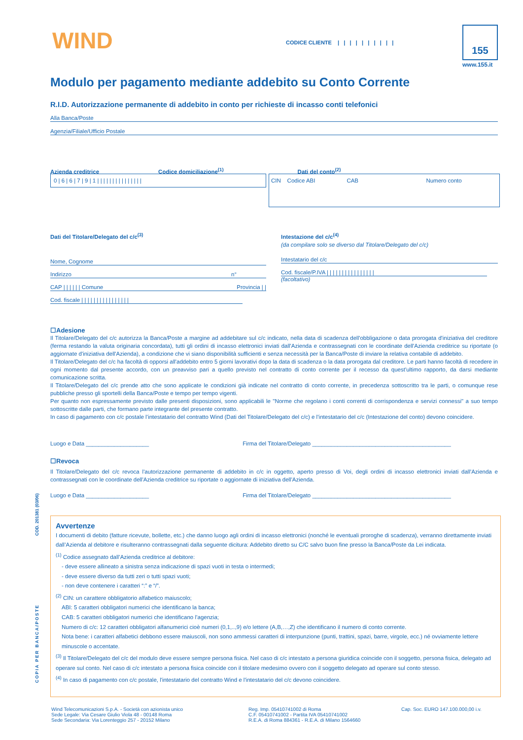WIND
CODICE CLIENTE | | | | | | | | | |
155
www.155.it
Modulo per pagamento mediante addebito su Conto Corrente
R.I.D. Autorizzazione permanente di addebito in conto per richieste di incasso conti telefonici
Alla Banca/Poste
Agenzia/Filiale/Ufficio Postale
Azienda creditrice Codice domiciliazione<sup>(1)</sup> Dati del conto<sup>(2)</sup>
0 | 6 | 6 | 7 | 9 | 1 | | | | | | | | | | | | | | |
CIN Codice ABI CAB Numero conto
Dati del Titolare/Delegato del c/c<sup>(3)</sup>
Nome, Cognome
Indirizzo n°
CAP | | | | | | Comune Provincia | |
Cod. fiscale | | | | | | | | | | | | | | | |
Intestazione del c/c<sup>(4)</sup>
(da compilare solo se diverso dal Titolare/Delegato del c/c)
Intestatario del c/c
Cod. fiscale/P.IVA | | | | | | | | | | | | | | | |
(facoltativo)
☐Adesione
Il Titolare/Delegato del c/c autorizza la Banca/Poste a margine ad addebitare sul c/c indicato, nella data di scadenza dell'obbligazione o data prorogata d'iniziativa del creditore (ferma restando la valuta originaria concordata), tutti gli ordini di incasso elettronici inviati dall'Azienda e contrassegnati con le coordinate dell'Azienda creditrice su riportate (o aggiornate d'iniziativa dell'Azienda), a condizione che vi siano disponibilità sufficienti e senza necessità per la Banca/Poste di inviare la relativa contabile di addebito.
Il Titolare/Delegato del c/c ha facoltà di opporsi all'addebito entro 5 giorni lavorativi dopo la data di scadenza o la data prorogata dal creditore. Le parti hanno facoltà di recedere in ogni momento dal presente accordo, con un preavviso pari a quello previsto nel contratto di conto corrente per il recesso da quest'ultimo rapporto, da darsi mediante comunicazione scritta.
Il Titolare/Delegato del c/c prende atto che sono applicate le condizioni già indicate nel contratto di conto corrente, in precedenza sottoscritto tra le parti, o comunque rese pubbliche presso gli sportelli della Banca/Poste e tempo per tempo vigenti.
Per quanto non espressamente previsto dalle presenti disposizioni, sono applicabili le "Norme che regolano i conti correnti di corrispondenza e servizi connessi" a suo tempo sottoscritte dalle parti, che formano parte integrante del presente contratto.
In caso di pagamento con c/c postale l’intestatario del contratto Wind (Dati del Titolare/Delegato del c/c) e l’intestatario del c/c (Intestazione del conto) devono coincidere.
Luogo e Data ____________________ Firma del Titolare/Delegato ____________________________________________
☐Revoca
Il Titolare/Delegato del c/c revoca l'autorizzazione permanente di addebito in c/c in oggetto, aperto presso di Voi, degli ordini di incasso elettronici inviati dall'Azienda e contrassegnati con le coordinate dell'Azienda creditrice su riportate o aggiornate di iniziativa dell'Azienda.
Luogo e Data ____________________ Firma del Titolare/Delegato ____________________________________________
Avvertenze
I documenti di debito (fatture ricevute, bollette, etc.) che danno luogo agli ordini di incasso elettronici (nonché le eventuali proroghe di scadenza), verranno direttamente inviati dall’Azienda al debitore e risulteranno contrassegnati dalla seguente dicitura: Addebito diretto su C/C salvo buon fine presso la Banca/Poste da Lei indicata.
<sup>(1)</sup> Codice assegnato dall’Azienda creditrice al debitore:
- deve essere allineato a sinistra senza indicazione di spazi vuoti in testa o intermedi;
- deve essere diverso da tutti zeri o tutti spazi vuoti;
- non deve contenere i caratteri “:” e “/”.
<sup>(2)</sup> CIN: un carattere obbligatorio alfabetico maiuscolo;
ABI: 5 caratteri obbligatori numerici che identificano la banca;
CAB: 5 caratteri obbligatori numerici che identificano l’agenzia;
Numero di c/c: 12 caratteri obbligatori alfanumerici cioè numeri (0,1,..,9) e/o lettere (A,B,…,Z) che identificano il numero di conto corrente.
Nota bene: i caratteri alfabetici debbono essere maiuscoli, non sono ammessi caratteri di interpunzione (punti, trattini, spazi, barre, virgole, ecc.) né ovviamente lettere minuscole o accentate.
<sup>(3)</sup> Il Titolare/Delegato del c/c del modulo deve essere sempre persona fisica. Nel caso di c/c intestato a persona giuridica coincide con il soggetto, persona fisica, delegato ad operare sul conto. Nel caso di c/c intestato a persona fisica coincide con il titolare medesimo ovvero con il soggetto delegato ad operare sul conto stesso.
<sup>(4)</sup> In caso di pagamento con c/c postale, l'intestatario del contratto Wind e l'intestatario del c/c devono coincidere.
COD. 201381 (03/06)
COPIA PER BANCA/POSTE
Wind Telecomunicazioni S.p.A. - Società con azionista unico
Sede Legale: Via Cesare Giulio Viola 48 - 00148 Roma
Sede Secondaria: Via Lorenteggio 257 - 20152 Milano
Reg. Imp. 05410741002 di Roma
C.F. 05410741002 - Partita IVA 05410741002
R.E.A. di Roma 884361 - R.E.A. di Milano 1564660
Cap. Soc. EURO 147.100.000,00 i.v.